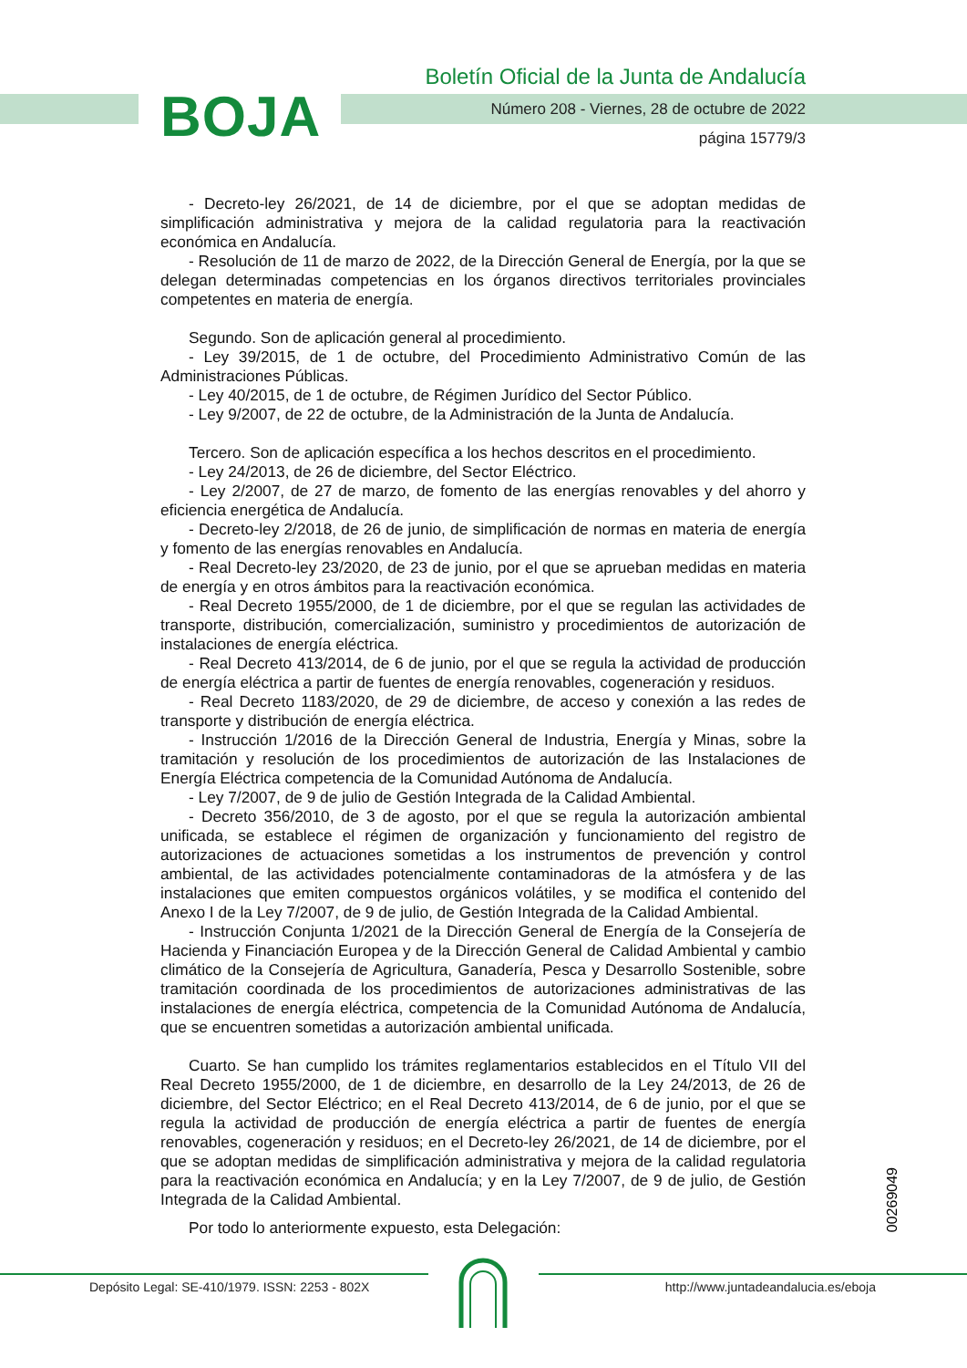BOJA
Boletín Oficial de la Junta de Andalucía
Número 208 - Viernes, 28 de octubre de 2022
página 15779/3
- Decreto-ley 26/2021, de 14 de diciembre, por el que se adoptan medidas de simplificación administrativa y mejora de la calidad regulatoria para la reactivación económica en Andalucía.
- Resolución de 11 de marzo de 2022, de la Dirección General de Energía, por la que se delegan determinadas competencias en los órganos directivos territoriales provinciales competentes en materia de energía.
Segundo. Son de aplicación general al procedimiento.
- Ley 39/2015, de 1 de octubre, del Procedimiento Administrativo Común de las Administraciones Públicas.
- Ley 40/2015, de 1 de octubre, de Régimen Jurídico del Sector Público.
- Ley 9/2007, de 22 de octubre, de la Administración de la Junta de Andalucía.
Tercero. Son de aplicación específica a los hechos descritos en el procedimiento.
- Ley 24/2013, de 26 de diciembre, del Sector Eléctrico.
- Ley 2/2007, de 27 de marzo, de fomento de las energías renovables y del ahorro y eficiencia energética de Andalucía.
- Decreto-ley 2/2018, de 26 de junio, de simplificación de normas en materia de energía y fomento de las energías renovables en Andalucía.
- Real Decreto-ley 23/2020, de 23 de junio, por el que se aprueban medidas en materia de energía y en otros ámbitos para la reactivación económica.
- Real Decreto 1955/2000, de 1 de diciembre, por el que se regulan las actividades de transporte, distribución, comercialización, suministro y procedimientos de autorización de instalaciones de energía eléctrica.
- Real Decreto 413/2014, de 6 de junio, por el que se regula la actividad de producción de energía eléctrica a partir de fuentes de energía renovables, cogeneración y residuos.
- Real Decreto 1183/2020, de 29 de diciembre, de acceso y conexión a las redes de transporte y distribución de energía eléctrica.
- Instrucción 1/2016 de la Dirección General de Industria, Energía y Minas, sobre la tramitación y resolución de los procedimientos de autorización de las Instalaciones de Energía Eléctrica competencia de la Comunidad Autónoma de Andalucía.
- Ley 7/2007, de 9 de julio de Gestión Integrada de la Calidad Ambiental.
- Decreto 356/2010, de 3 de agosto, por el que se regula la autorización ambiental unificada, se establece el régimen de organización y funcionamiento del registro de autorizaciones de actuaciones sometidas a los instrumentos de prevención y control ambiental, de las actividades potencialmente contaminadoras de la atmósfera y de las instalaciones que emiten compuestos orgánicos volátiles, y se modifica el contenido del Anexo I de la Ley 7/2007, de 9 de julio, de Gestión Integrada de la Calidad Ambiental.
- Instrucción Conjunta 1/2021 de la Dirección General de Energía de la Consejería de Hacienda y Financiación Europea y de la Dirección General de Calidad Ambiental y cambio climático de la Consejería de Agricultura, Ganadería, Pesca y Desarrollo Sostenible, sobre tramitación coordinada de los procedimientos de autorizaciones administrativas de las instalaciones de energía eléctrica, competencia de la Comunidad Autónoma de Andalucía, que se encuentren sometidas a autorización ambiental unificada.
Cuarto. Se han cumplido los trámites reglamentarios establecidos en el Título VII del Real Decreto 1955/2000, de 1 de diciembre, en desarrollo de la Ley 24/2013, de 26 de diciembre, del Sector Eléctrico; en el Real Decreto 413/2014, de 6 de junio, por el que se regula la actividad de producción de energía eléctrica a partir de fuentes de energía renovables, cogeneración y residuos; en el Decreto-ley 26/2021, de 14 de diciembre, por el que se adoptan medidas de simplificación administrativa y mejora de la calidad regulatoria para la reactivación económica en Andalucía; y en la Ley 7/2007, de 9 de julio, de Gestión Integrada de la Calidad Ambiental.
Por todo lo anteriormente expuesto, esta Delegación:
00269049
Depósito Legal: SE-410/1979. ISSN: 2253 - 802X
http://www.juntadeandalucia.es/eboja